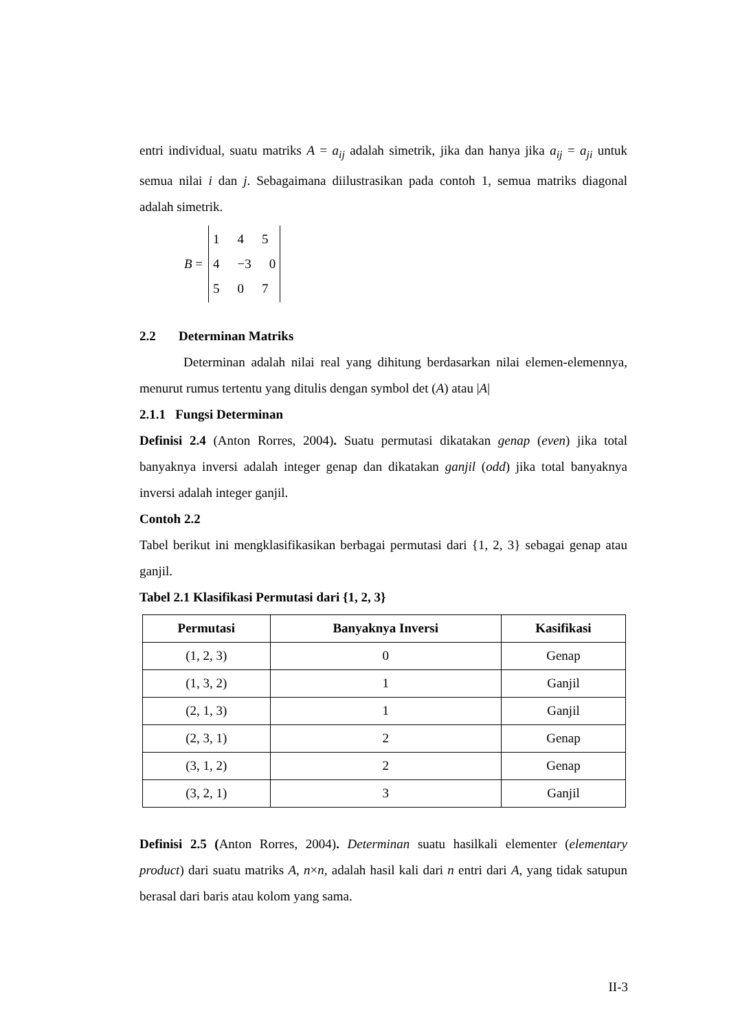entri individual, suatu matriks A = a<sub>ij</sub> adalah simetrik, jika dan hanya jika a<sub>ij</sub> = a<sub>ji</sub> untuk semua nilai i dan j. Sebagaimana diilustrasikan pada contoh 1, semua matriks diagonal adalah simetrik.
B =
1 4 5
4 −3 0
5 0 7
2.2 Determinan Matriks
Determinan adalah nilai real yang dihitung berdasarkan nilai elemen-elemennya, menurut rumus tertentu yang ditulis dengan symbol det (A) atau |A|
2.1.1 Fungsi Determinan
Definisi 2.4 (Anton Rorres, 2004). Suatu permutasi dikatakan genap (even) jika total banyaknya inversi adalah integer genap dan dikatakan ganjil (odd) jika total banyaknya inversi adalah integer ganjil.
Contoh 2.2
Tabel berikut ini mengklasifikasikan berbagai permutasi dari {1, 2, 3} sebagai genap atau ganjil.
Tabel 2.1 Klasifikasi Permutasi dari {1, 2, 3}
| Permutasi | Banyaknya Inversi | Kasifikasi |
| --- | --- | --- |
| (1, 2, 3) | 0 | Genap |
| (1, 3, 2) | 1 | Ganjil |
| (2, 1, 3) | 1 | Ganjil |
| (2, 3, 1) | 2 | Genap |
| (3, 1, 2) | 2 | Genap |
| (3, 2, 1) | 3 | Ganjil |
Definisi 2.5 (Anton Rorres, 2004). Determinan suatu hasilkali elementer (elementary product) dari suatu matriks A, n×n, adalah hasil kali dari n entri dari A, yang tidak satupun berasal dari baris atau kolom yang sama.
II-3